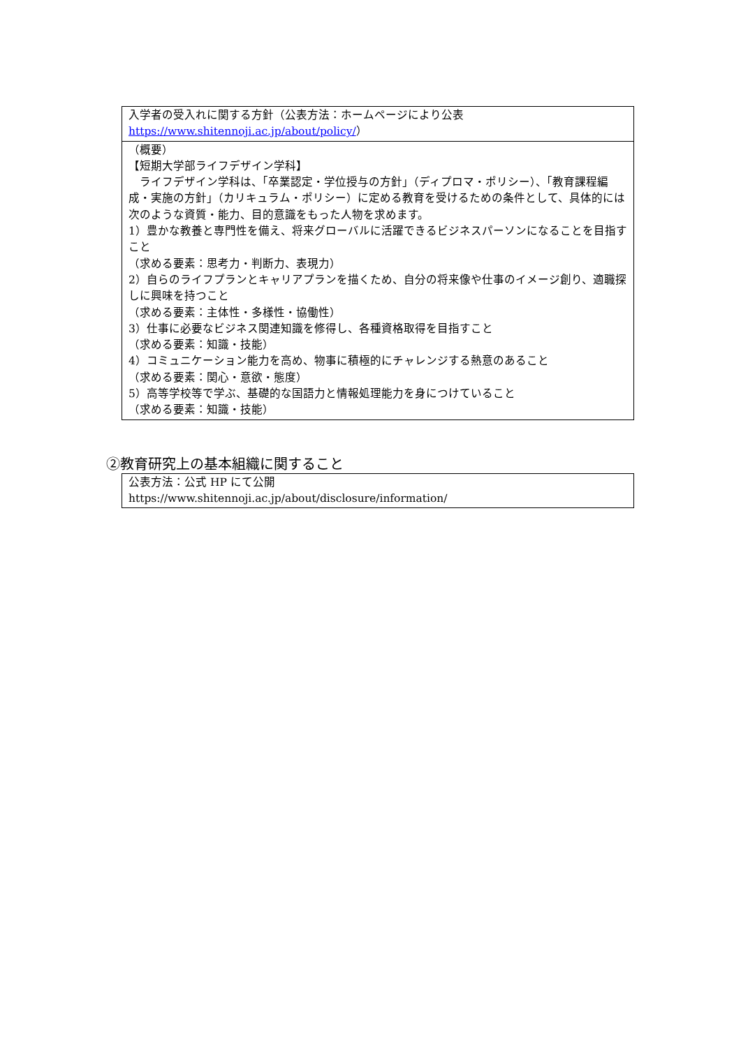| 入学者の受入れに関する方針（公表方法：ホームページにより公表 https://www.shitennoji.ac.jp/about/policy/ ） |
| （概要） 【短期大学部ライフデザイン学科】 ライフデザイン学科は、「卒業認定・学位授与の方針」（ディプロマ・ポリシー）、「教育課程編成・実施の方針」（カリキュラム・ポリシー）に定める教育を受けるための条件として、具体的には次のような資質・能力、目的意識をもった人物を求めます。 1）豊かな教養と専門性を備え、将来グローバルに活躍できるビジネスパーソンになることを目指すこと （求める要素：思考力・判断力、表現力） 2）自らのライフプランとキャリアプランを描くため、自分の将来像や仕事のイメージ創り、適職探しに興味を持つこと （求める要素：主体性・多様性・協働性） 3）仕事に必要なビジネス関連知識を修得し、各種資格取得を目指すこと （求める要素：知識・技能） 4）コミュニケーション能力を高め、物事に積極的にチャレンジする熱意のあること （求める要素：関心・意欲・態度） 5）高等学校等で学ぶ、基礎的な国語力と情報処理能力を身につけていること （求める要素：知識・技能） |
②教育研究上の基本組織に関すること
| 公表方法：公式 HP にて公開 https://www.shitennoji.ac.jp/about/disclosure/information/ |